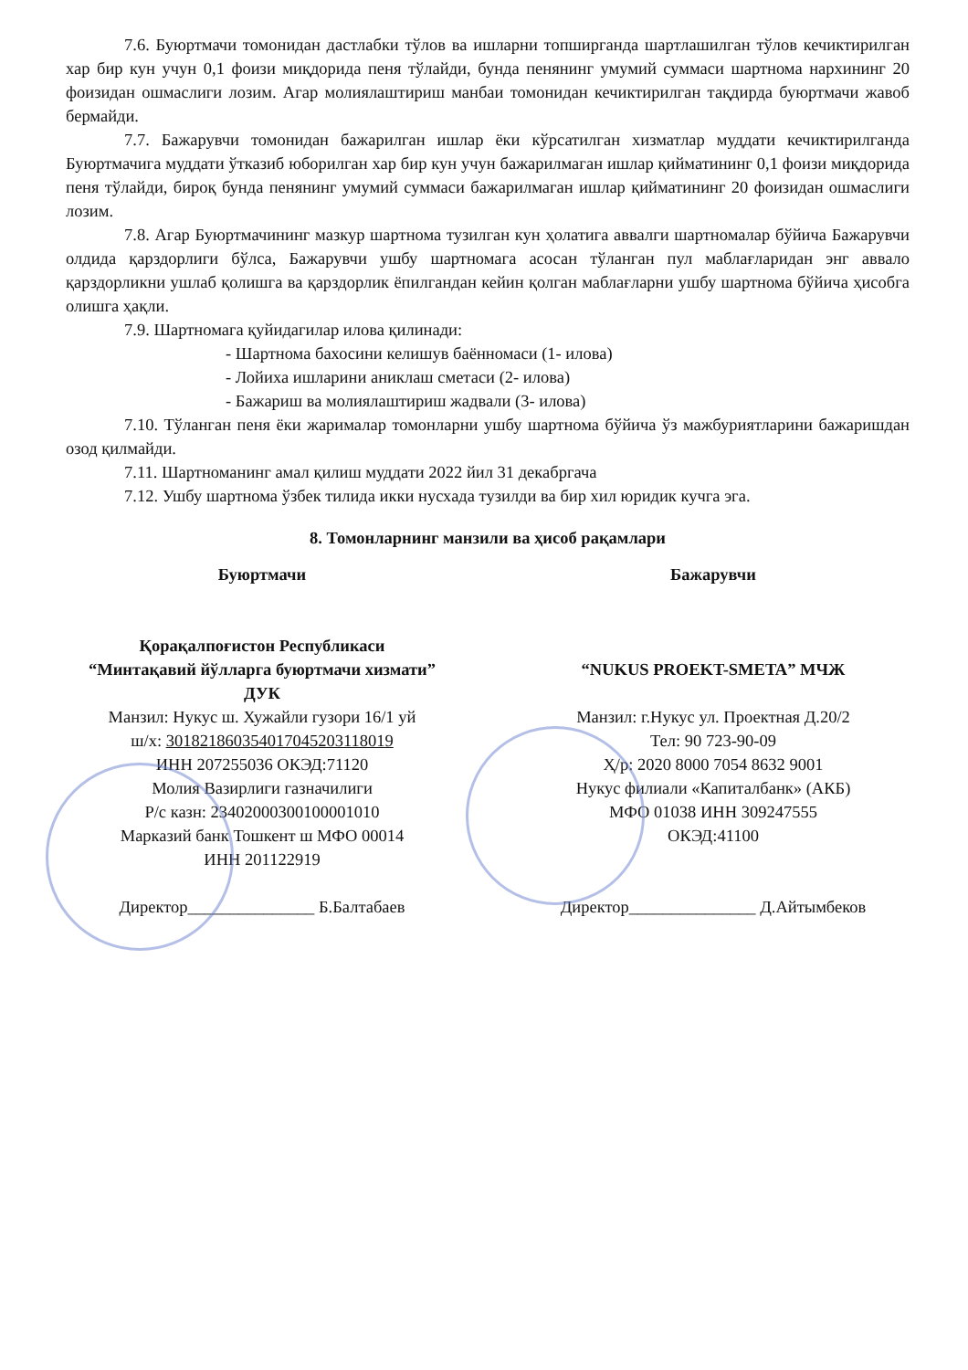7.6. Буюртмачи томонидан дастлабки тўлов ва ишларни топширганда шартлашилган тўлов кечиктирилган хар бир кун учун 0,1 фоизи миқдорида пеня тўлайди, бунда пенянинг умумий суммаси шартнома нархининг 20 фоизидан ошмаслиги лозим. Агар молиялаштириш манбаи томонидан кечиктирилган тақдирда буюртмачи жавоб бермайди.
7.7. Бажарувчи томонидан бажарилган ишлар ёки кўрсатилган хизматлар муддати кечиктирилганда Буюртмачига муддати ўтказиб юборилган хар бир кун учун бажарилмаган ишлар қийматининг 0,1 фоизи миқдорида пеня тўлайди, бироқ бунда пенянинг умумий суммаси бажарилмаган ишлар қийматининг 20 фоизидан ошмаслиги лозим.
7.8. Агар Буюртмачининг мазкур шартнома тузилган кун ҳолатига аввалги шартномалар бўйича Бажарувчи олдида қарздорлиги бўлса, Бажарувчи ушбу шартномага асосан тўланган пул маблағларидан энг аввало қарздорликни ушлаб қолишга ва қарздорлик ёпилгандан кейин қолган маблағларни ушбу шартнома бўйича ҳисобга олишга ҳақли.
7.9. Шартномага қуйидагилар илова қилинади:
- Шартнома бахосини келишув баённомаси (1- илова)
- Лойиха ишларини аниклаш сметаси (2- илова)
- Бажариш ва молиялаштириш жадвали (3- илова)
7.10. Тўланган пеня ёки жарималар томонларни ушбу шартнома бўйича ўз мажбуриятларини бажаришдан озод қилмайди.
7.11. Шартноманинг амал қилиш муддати 2022 йил 31 декабргача
7.12. Ушбу шартнома ўзбек тилида икки нусхада тузилди ва бир хил юридик кучга эга.
8. Томонларнинг манзили ва ҳисоб рақамлари
Буюртмачи
Қорақалпоғистон Республикаси
“Минтақавий йўлларга буюртмачи хизмати”
ДУК
Манзил: Нукус ш. Хужайли гузори 16/1 уй
ш/х: 301821860354017045203118019
ИНН 207255036 ОКЭД:71120
Молия Вазирлиги газначилиги
Р/с казн: 23402000300100001010
Марказий банк Тошкент ш МФО 00014
ИНН 201122919
Директор_______________ Б.Балтабаев
Бажарувчи
“NUKUS PROEKT-SMETA” МЧЖ
Манзил: г.Нукус ул. Проектная Д.20/2
Тел: 90 723-90-09
Ҳ/р: 2020 8000 7054 8632 9001
Нукус филиали «Капиталбанк» (АКБ)
МФО 01038 ИНН 309247555
ОКЭД:41100
Директор_______________ Д.Айтымбеков